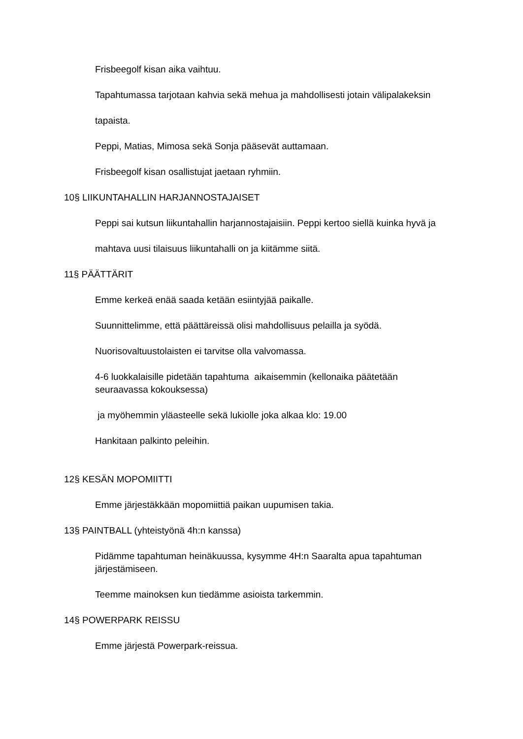Frisbeegolf kisan aika vaihtuu.
Tapahtumassa tarjotaan kahvia sekä mehua ja mahdollisesti jotain välipalakeksin
tapaista.
Peppi, Matias, Mimosa sekä Sonja pääsevät auttamaan.
Frisbeegolf kisan osallistujat jaetaan ryhmiin.
10§ LIIKUNTAHALLIN HARJANNOSTAJAISET
Peppi sai kutsun liikuntahallin harjannostajaisiin. Peppi kertoo siellä kuinka hyvä ja
mahtava uusi tilaisuus liikuntahalli on ja kiitämme siitä.
11§ PÄÄTTÄRIT
Emme kerkeä enää saada ketään esiintyjää paikalle.
Suunnittelimme, että päättäreissä olisi mahdollisuus pelailla ja syödä.
Nuorisovaltuustolaisten ei tarvitse olla valvomassa.
4-6 luokkalaisille pidetään tapahtuma aikaisemmin (kellonaika päätetään
seuraavassa kokouksessa)
ja myöhemmin yläasteelle sekä lukiolle joka alkaa klo: 19.00
Hankitaan palkinto peleihin.
12§ KESÄN MOPOMIITTI
Emme järjestäkkään mopomiittiä paikan uupumisen takia.
13§ PAINTBALL (yhteistyönä 4h:n kanssa)
Pidämme tapahtuman heinäkuussa, kysymme 4H:n Saaralta apua tapahtuman
järjestämiseen.
Teemme mainoksen kun tiedämme asioista tarkemmin.
14§ POWERPARK REISSU
Emme järjestä Powerpark-reissua.